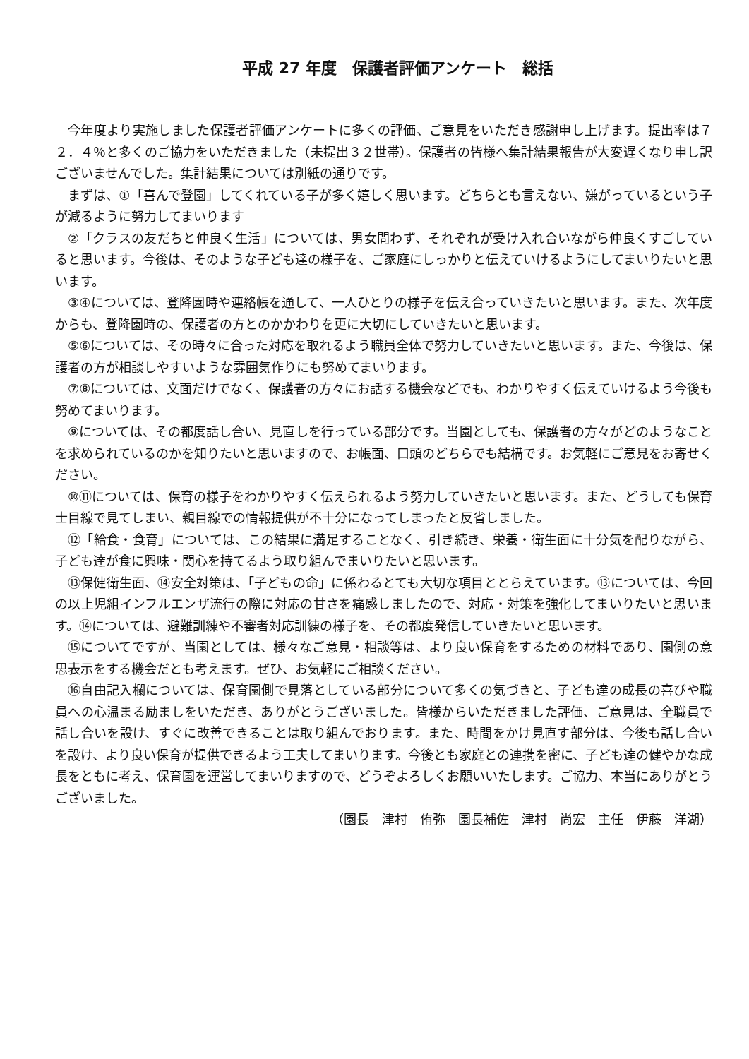平成 27 年度　保護者評価アンケート　総括
今年度より実施しました保護者評価アンケートに多くの評価、ご意見をいただき感謝申し上げます。提出率は７２．４％と多くのご協力をいただきました（未提出３２世帯）。保護者の皆様へ集計結果報告が大変遅くなり申し訳ございませんでした。集計結果については別紙の通りです。
まずは、①「喜んで登園」してくれている子が多く嬉しく思います。どちらとも言えない、嫌がっているという子が減るように努力してまいります
②「クラスの友だちと仲良く生活」については、男女問わず、それぞれが受け入れ合いながら仲良くすごしていると思います。今後は、そのような子ども達の様子を、ご家庭にしっかりと伝えていけるようにしてまいりたいと思います。
③④については、登降園時や連絡帳を通して、一人ひとりの様子を伝え合っていきたいと思います。また、次年度からも、登降園時の、保護者の方とのかかわりを更に大切にしていきたいと思います。
⑤⑥については、その時々に合った対応を取れるよう職員全体で努力していきたいと思います。また、今後は、保護者の方が相談しやすいような雰囲気作りにも努めてまいります。
⑦⑧については、文面だけでなく、保護者の方々にお話する機会などでも、わかりやすく伝えていけるよう今後も努めてまいります。
⑨については、その都度話し合い、見直しを行っている部分です。当園としても、保護者の方々がどのようなことを求められているのかを知りたいと思いますので、お帳面、口頭のどちらでも結構です。お気軽にご意見をお寄せください。
⑩⑪については、保育の様子をわかりやすく伝えられるよう努力していきたいと思います。また、どうしても保育士目線で見てしまい、親目線での情報提供が不十分になってしまったと反省しました。
⑫「給食・食育」については、この結果に満足することなく、引き続き、栄養・衛生面に十分気を配りながら、子ども達が食に興味・関心を持てるよう取り組んでまいりたいと思います。
⑬保健衛生面、⑭安全対策は、「子どもの命」に係わるとても大切な項目ととらえています。⑬については、今回の以上児組インフルエンザ流行の際に対応の甘さを痛感しましたので、対応・対策を強化してまいりたいと思います。⑭については、避難訓練や不審者対応訓練の様子を、その都度発信していきたいと思います。
⑮についてですが、当園としては、様々なご意見・相談等は、より良い保育をするための材料であり、園側の意思表示をする機会だとも考えます。ぜひ、お気軽にご相談ください。
⑯自由記入欄については、保育園側で見落としている部分について多くの気づきと、子ども達の成長の喜びや職員への心温まる励ましをいただき、ありがとうございました。皆様からいただきました評価、ご意見は、全職員で話し合いを設け、すぐに改善できることは取り組んでおります。また、時間をかけ見直す部分は、今後も話し合いを設け、より良い保育が提供できるよう工夫してまいります。今後とも家庭との連携を密に、子ども達の健やかな成長をともに考え、保育園を運営してまいりますので、どうぞよろしくお願いいたします。ご協力、本当にありがとうございました。
（園長　津村　侑弥　園長補佐　津村　尚宏　主任　伊藤　洋湖）